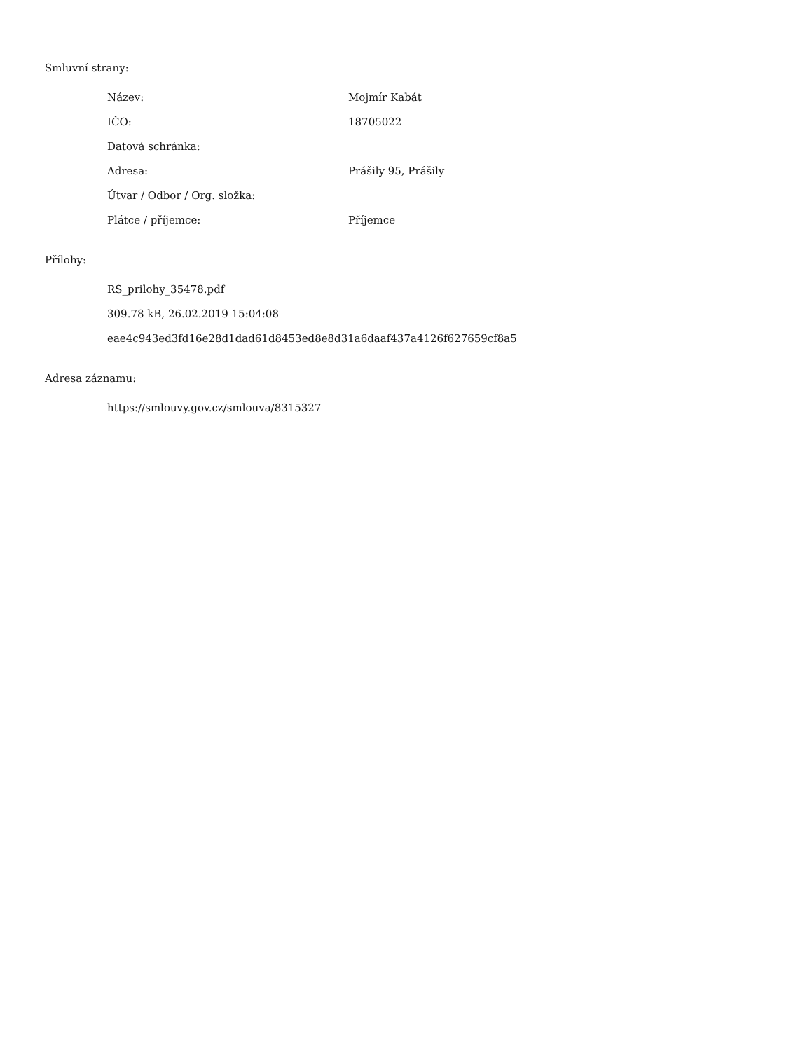Smluvní strany:
| Název: | Mojmír Kabát |
| IČO: | 18705022 |
| Datová schránka: | |
| Adresa: | Prášily 95, Prášily |
| Útvar / Odbor / Org. složka: | |
| Plátce / příjemce: | Příjemce |
Přílohy:
| RS_prilohy_35478.pdf |
| 309.78 kB, 26.02.2019 15:04:08 |
| eae4c943ed3fd16e28d1dad61d8453ed8e8d31a6daaf437a4126f627659cf8a5 |
Adresa záznamu:
| https://smlouvy.gov.cz/smlouva/8315327 |